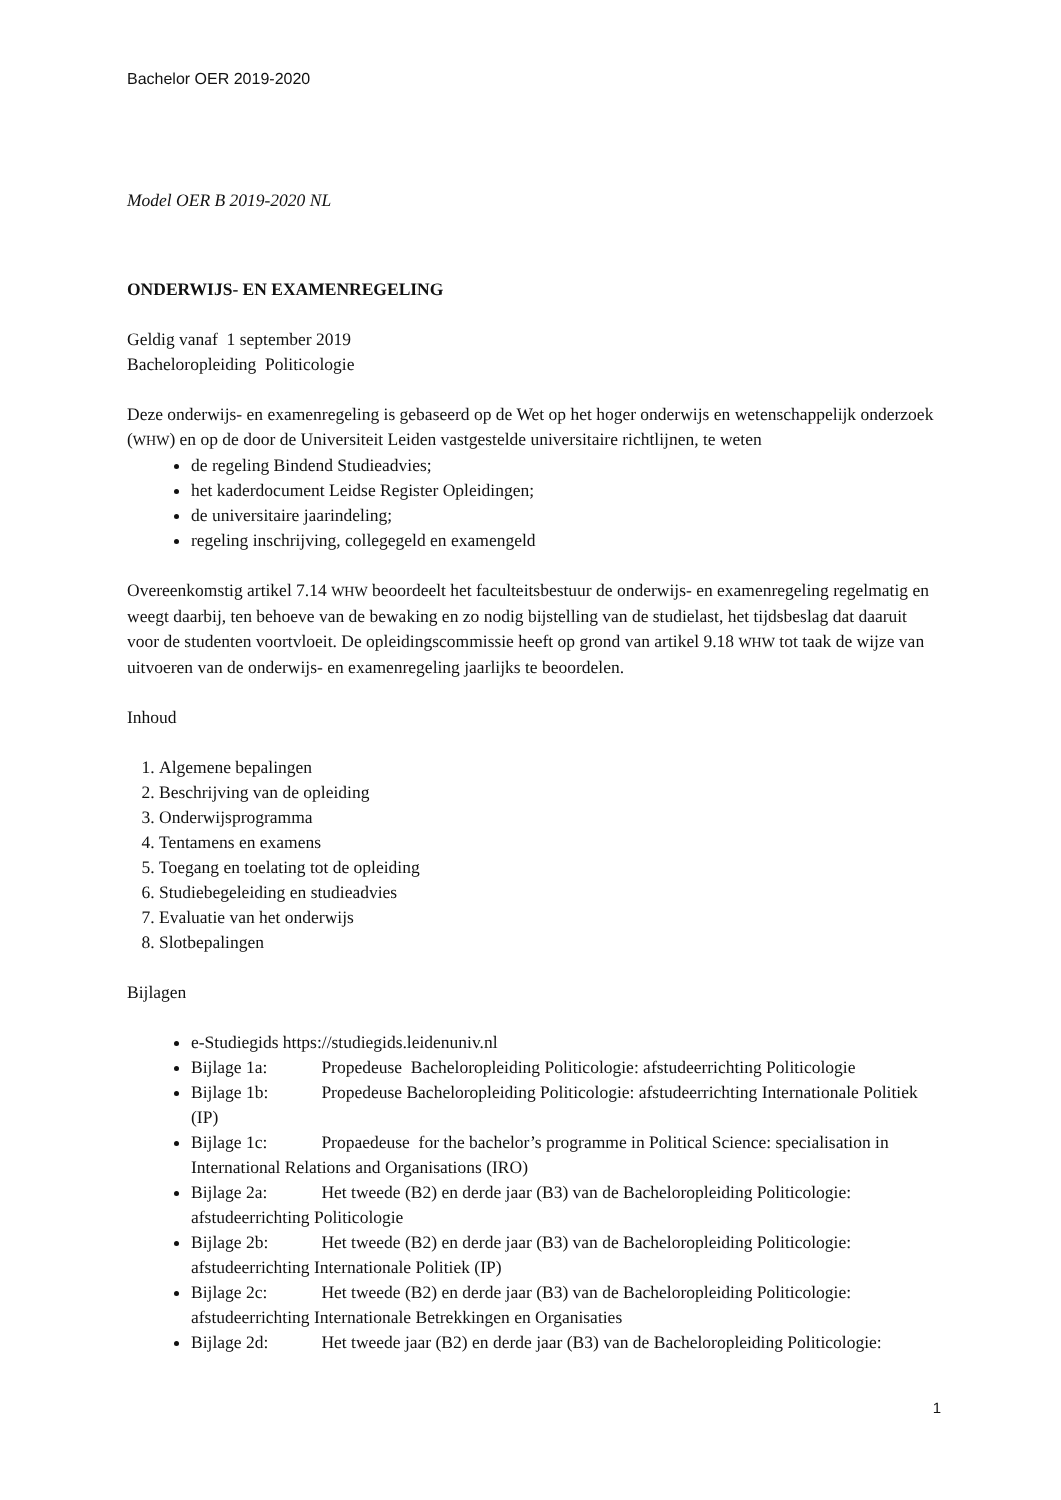Bachelor OER 2019-2020
Model OER B 2019-2020 NL
ONDERWIJS- EN EXAMENREGELING
Geldig vanaf 1 september 2019
Bacheloropleiding Politicologie
Deze onderwijs- en examenregeling is gebaseerd op de Wet op het hoger onderwijs en wetenschappelijk onderzoek (WHW) en op de door de Universiteit Leiden vastgestelde universitaire richtlijnen, te weten
de regeling Bindend Studieadvies;
het kaderdocument Leidse Register Opleidingen;
de universitaire jaarindeling;
regeling inschrijving, collegegeld en examengeld
Overeenkomstig artikel 7.14 WHW beoordeelt het faculteitsbestuur de onderwijs- en examenregeling regelmatig en weegt daarbij, ten behoeve van de bewaking en zo nodig bijstelling van de studielast, het tijdsbeslag dat daaruit voor de studenten voortvloeit. De opleidingscommissie heeft op grond van artikel 9.18 WHW tot taak de wijze van uitvoeren van de onderwijs- en examenregeling jaarlijks te beoordelen.
Inhoud
1. Algemene bepalingen
2. Beschrijving van de opleiding
3. Onderwijsprogramma
4. Tentamens en examens
5. Toegang en toelating tot de opleiding
6. Studiebegeleiding en studieadvies
7. Evaluatie van het onderwijs
8. Slotbepalingen
Bijlagen
e-Studiegids https://studiegids.leidenuniv.nl
Bijlage 1a: Propedeuse Bacheloropleiding Politicologie: afstudeerrichting Politicologie
Bijlage 1b: Propedeuse Bacheloropleiding Politicologie: afstudeerrichting Internationale Politiek (IP)
Bijlage 1c: Propaedeuse for the bachelor’s programme in Political Science: specialisation in International Relations and Organisations (IRO)
Bijlage 2a: Het tweede (B2) en derde jaar (B3) van de Bacheloropleiding Politicologie: afstudeerrichting Politicologie
Bijlage 2b: Het tweede (B2) en derde jaar (B3) van de Bacheloropleiding Politicologie: afstudeerrichting Internationale Politiek (IP)
Bijlage 2c: Het tweede (B2) en derde jaar (B3) van de Bacheloropleiding Politicologie: afstudeerrichting Internationale Betrekkingen en Organisaties
Bijlage 2d: Het tweede jaar (B2) en derde jaar (B3) van de Bacheloropleiding Politicologie:
1